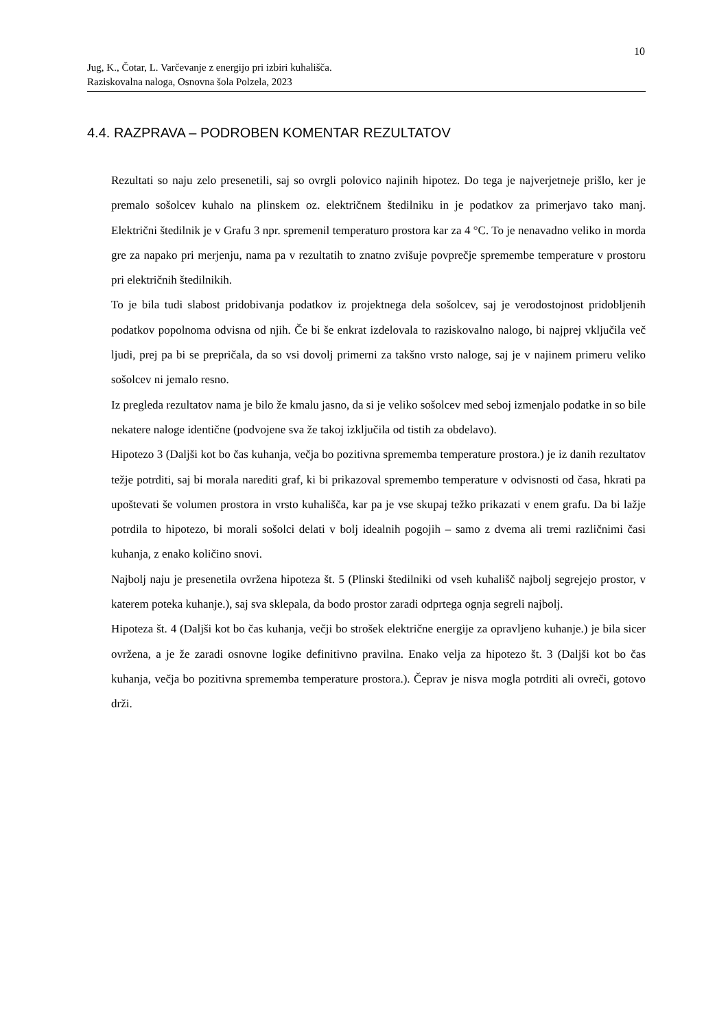10
Jug, K., Čotar, L. Varčevanje z energijo pri izbiri kuhališča.
Raziskovalna naloga, Osnovna šola Polzela, 2023
4.4. RAZPRAVA – PODROBEN KOMENTAR REZULTATOV
Rezultati so naju zelo presenetili, saj so ovrgli polovico najinih hipotez. Do tega je najverjetneje prišlo, ker je premalo sošolcev kuhalo na plinskem oz. električnem štedilniku in je podatkov za primerjavo tako manj. Električni štedilnik je v Grafu 3 npr. spremenil temperaturo prostora kar za 4 °C. To je nenavadno veliko in morda gre za napako pri merjenju, nama pa v rezultatih to znatno zvišuje povprečje spremembe temperature v prostoru pri električnih štedilnikih.
To je bila tudi slabost pridobivanja podatkov iz projektnega dela sošolcev, saj je verodostojnost pridobljenih podatkov popolnoma odvisna od njih. Če bi še enkrat izdelovala to raziskovalno nalogo, bi najprej vključila več ljudi, prej pa bi se prepričala, da so vsi dovolj primerni za takšno vrsto naloge, saj je v najinem primeru veliko sošolcev ni jemalo resno.
Iz pregleda rezultatov nama je bilo že kmalu jasno, da si je veliko sošolcev med seboj izmenjalo podatke in so bile nekatere naloge identične (podvojene sva že takoj izključila od tistih za obdelavo).
Hipotezo 3 (Daljši kot bo čas kuhanja, večja bo pozitivna sprememba temperature prostora.) je iz danih rezultatov težje potrditi, saj bi morala narediti graf, ki bi prikazoval spremembo temperature v odvisnosti od časa, hkrati pa upoštevati še volumen prostora in vrsto kuhališča, kar pa je vse skupaj težko prikazati v enem grafu. Da bi lažje potrdila to hipotezo, bi morali sošolci delati v bolj idealnih pogojih – samo z dvema ali tremi različnimi časi kuhanja, z enako količino snovi.
Najbolj naju je presenetila ovržena hipoteza št. 5 (Plinski štedilniki od vseh kuhališč najbolj segrejejo prostor, v katerem poteka kuhanje.), saj sva sklepala, da bodo prostor zaradi odprtega ognja segreli najbolj.
Hipoteza št. 4 (Daljši kot bo čas kuhanja, večji bo strošek električne energije za opravljeno kuhanje.) je bila sicer ovržena, a je že zaradi osnovne logike definitivno pravilna. Enako velja za hipotezo št. 3 (Daljši kot bo čas kuhanja, večja bo pozitivna sprememba temperature prostora.). Čeprav je nisva mogla potrditi ali ovreči, gotovo drži.